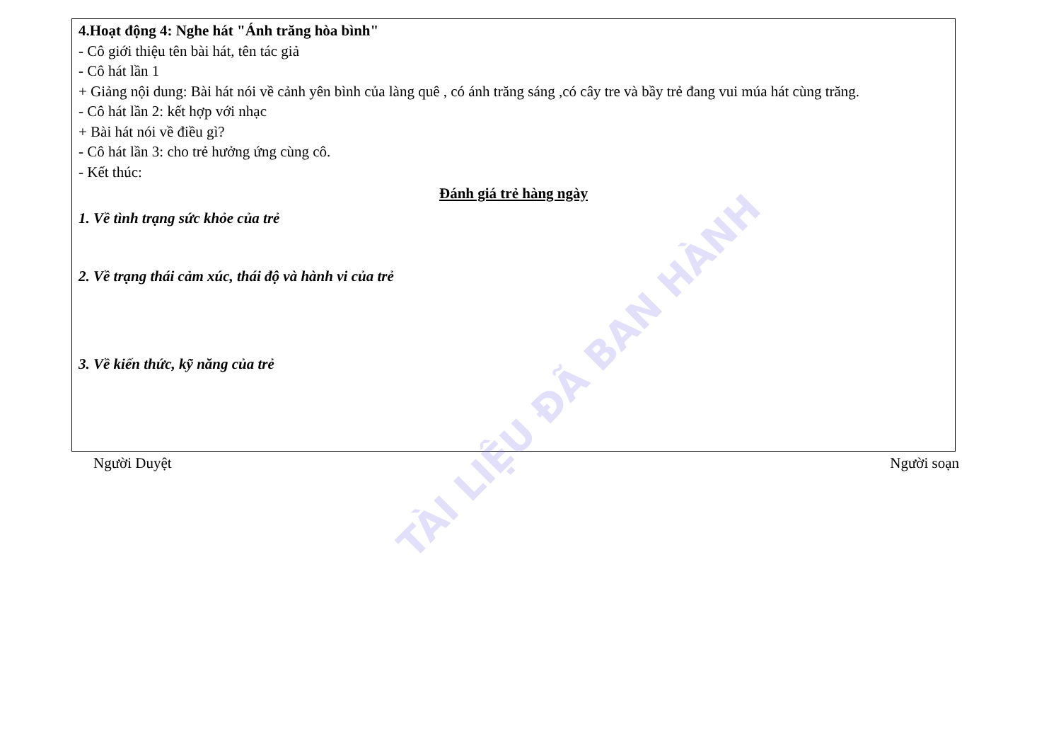4.Hoạt động 4: Nghe hát "Ánh trăng hòa bình"
- Cô giới thiệu tên bài hát, tên tác giả
- Cô hát lần 1
+ Giảng nội dung: Bài hát nói về cảnh yên bình của làng quê , có ánh trăng sáng ,có cây tre và bầy trẻ đang vui múa hát cùng trăng.
- Cô hát lần 2: kết hợp với nhạc
+ Bài hát nói về điều gì?
- Cô hát lần 3: cho trẻ hưởng ứng cùng cô.
- Kết thúc:
Đánh giá trẻ hàng ngày
1. Về tình trạng sức khỏe của trẻ
2. Về trạng thái cảm xúc, thái độ và hành vi của trẻ
3. Về kiến thức, kỹ năng của trẻ
Người Duyệt Người soạn
TÀI LIỆU ĐÃ BAN HÀNH